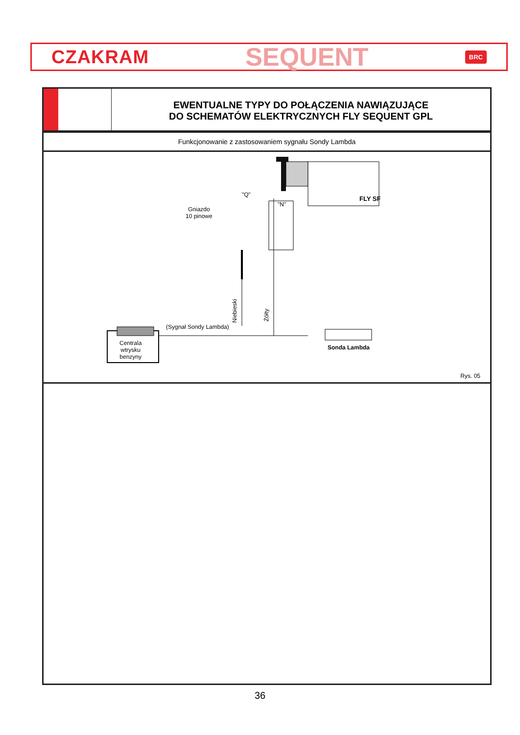CZAKRAM SEQUENT BRC
EWENTUALNE TYPY DO POŁĄCZENIA NAWIĄZUJĄCE
DO SCHEMATÓW ELEKTRYCZNYCH FLY SEQUENT GPL
Funkcjonowanie z zastosowaniem sygnału Sondy Lambda
FLY SF
"Q"
"N"
Gniazdo
10 pinowe
Niebieski
Żółty
(Sygnał Sondy Lambda)
Centrala
wtrysku
benzyny
Sonda Lambda
Rys. 05
36